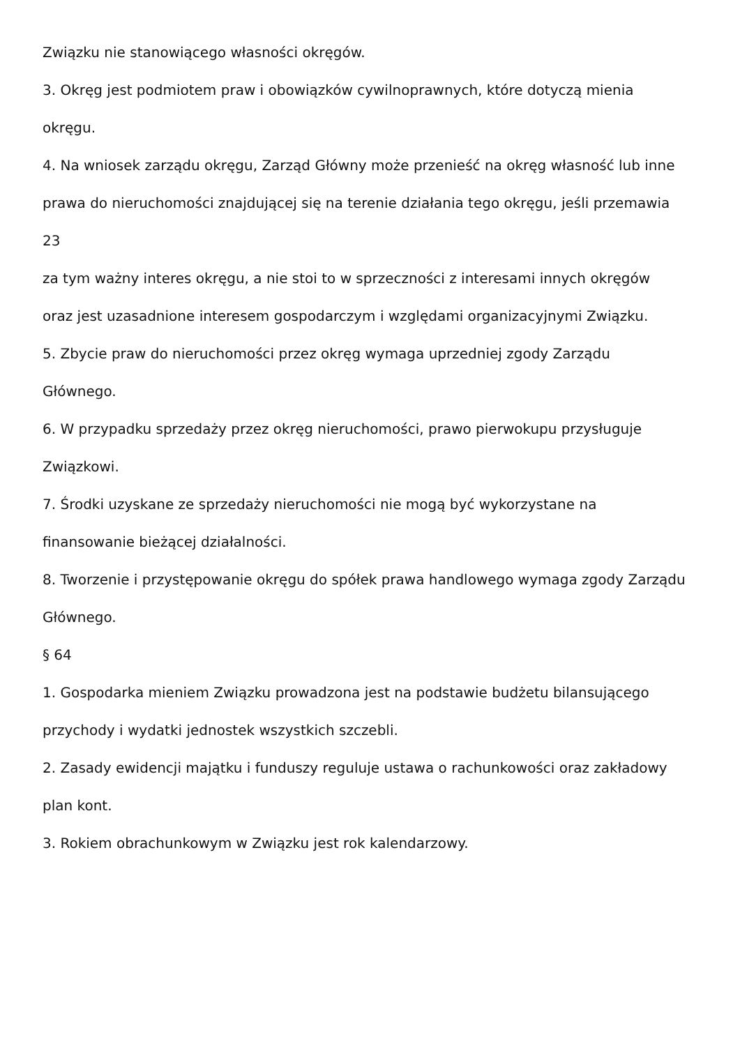Związku nie stanowiącego własności okręgów.
3. Okręg jest podmiotem praw i obowiązków cywilnoprawnych, które dotyczą mienia
okręgu.
4. Na wniosek zarządu okręgu, Zarząd Główny może przenieść na okręg własność lub inne
prawa do nieruchomości znajdującej się na terenie działania tego okręgu, jeśli przemawia
23
za tym ważny interes okręgu, a nie stoi to w sprzeczności z interesami innych okręgów
oraz jest uzasadnione interesem gospodarczym i względami organizacyjnymi Związku.
5. Zbycie praw do nieruchomości przez okręg wymaga uprzedniej zgody Zarządu
Głównego.
6. W przypadku sprzedaży przez okręg nieruchomości, prawo pierwokupu przysługuje
Związkowi.
7. Środki uzyskane ze sprzedaży nieruchomości nie mogą być wykorzystane na
finansowanie bieżącej działalności.
8. Tworzenie i przystępowanie okręgu do spółek prawa handlowego wymaga zgody Zarządu
Głównego.
§ 64
1. Gospodarka mieniem Związku prowadzona jest na podstawie budżetu bilansującego
przychody i wydatki jednostek wszystkich szczebli.
2. Zasady ewidencji majątku i funduszy reguluje ustawa o rachunkowości oraz zakładowy
plan kont.
3. Rokiem obrachunkowym w Związku jest rok kalendarzowy.